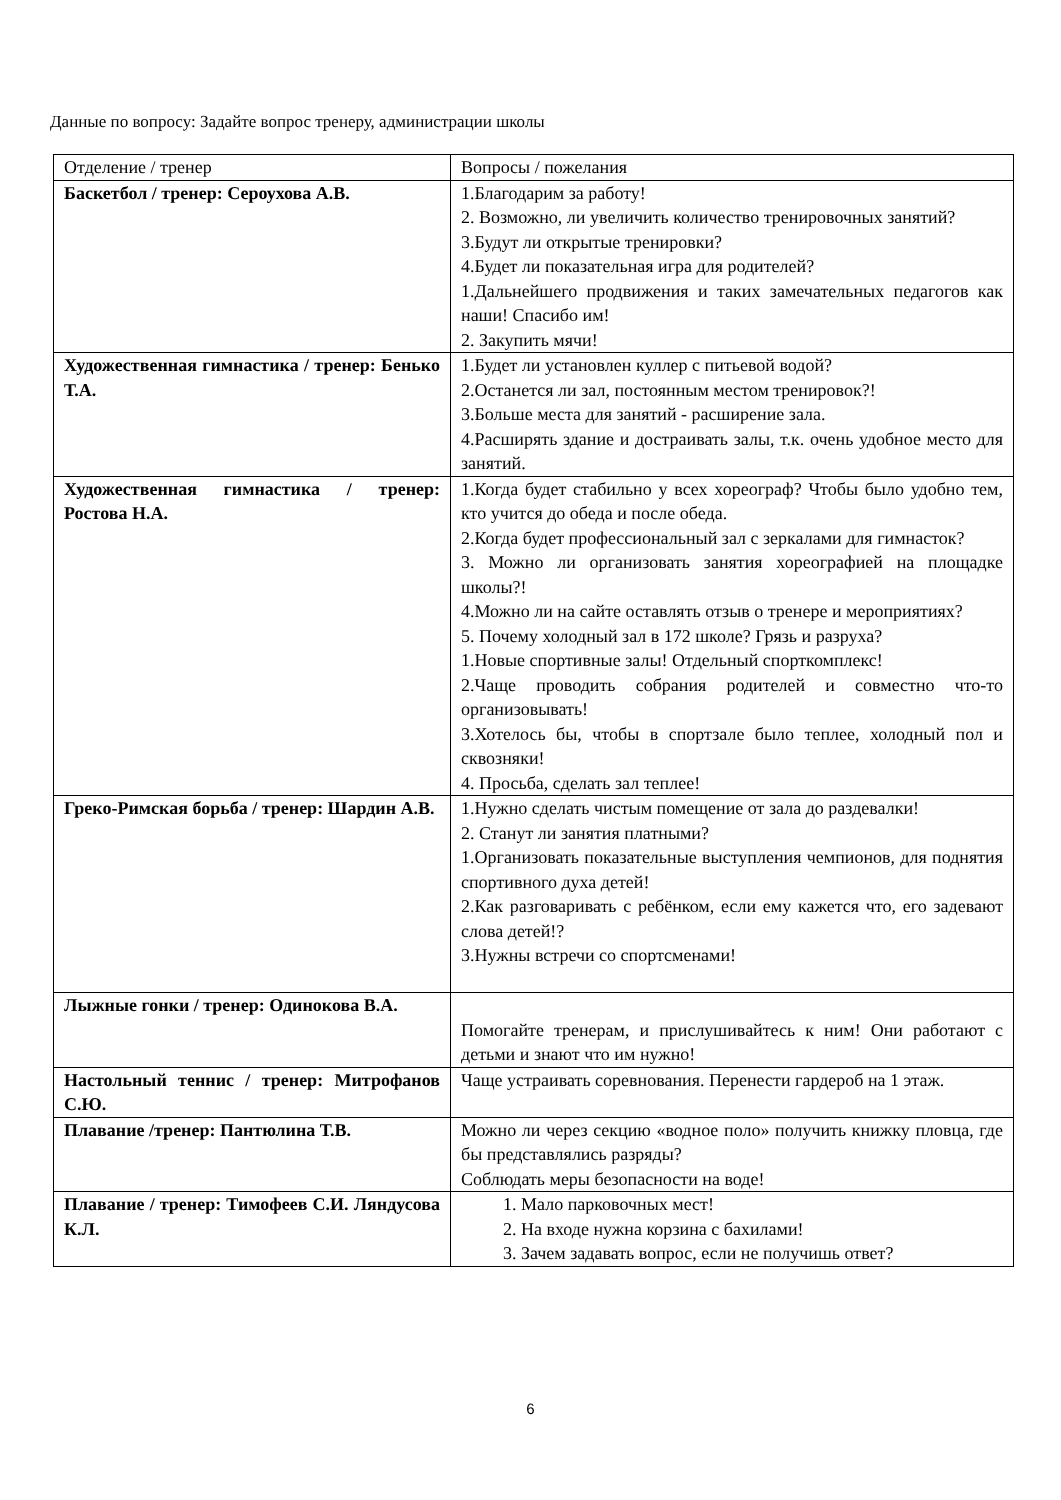Данные по вопросу: Задайте вопрос тренеру, администрации школы
| Отделение / тренер | Вопросы / пожелания |
| Баскетбол / тренер: Сероухова А.В. | 1.Благодарим за работу! 2. Возможно, ли увеличить количество тренировочных занятий? 3.Будут ли открытые тренировки? 4.Будет ли показательная игра для родителей? 1.Дальнейшего продвижения и таких замечательных педагогов как наши! Спасибо им! 2. Закупить мячи! |
| Художественная гимнастика / тренер: Бенько Т.А. | 1.Будет ли установлен куллер с питьевой водой? 2.Останется ли зал, постоянным местом тренировок?! 3.Больше места для занятий - расширение зала. 4.Расширять здание и достраивать залы, т.к. очень удобное место для занятий. |
| Художественная гимнастика / тренер: Ростова Н.А. | 1.Когда будет стабильно у всех хореограф? Чтобы было удобно тем, кто учится до обеда и после обеда. 2.Когда будет профессиональный зал с зеркалами для гимнасток? 3. Можно ли организовать занятия хореографией на площадке школы?! 4.Можно ли на сайте оставлять отзыв о тренере и мероприятиях? 5. Почему холодный зал в 172 школе? Грязь и разруха? 1.Новые спортивные залы! Отдельный спорткомплекс! 2.Чаще проводить собрания родителей и совместно что-то организовывать! 3.Хотелось бы, чтобы в спортзале было теплее, холодный пол и сквозняки! 4. Просьба, сделать зал теплее! |
| Греко-Римская борьба / тренер: Шардин А.В. | 1.Нужно сделать чистым помещение от зала до раздевалки! 2. Станут ли занятия платными? 1.Организовать показательные выступления чемпионов, для поднятия спортивного духа детей! 2.Как разговаривать с ребёнком, если ему кажется что, его задевают слова детей!? 3.Нужны встречи со спортсменами! |
| Лыжные гонки / тренер: Одинокова В.А. | Помогайте тренерам, и прислушивайтесь к ним! Они работают с детьми и знают что им нужно! |
| Настольный теннис / тренер: Митрофанов С.Ю. | Чаще устраивать соревнования. Перенести гардероб на 1 этаж. |
| Плавание /тренер: Пантюлина Т.В. | Можно ли через секцию «водное поло» получить книжку пловца, где бы представлялись разряды? Соблюдать меры безопасности на воде! |
| Плавание / тренер: Тимофеев С.И. Ляндусова К.Л. | 1. Мало парковочных мест! 2. На входе нужна корзина с бахилами! 3. Зачем задавать вопрос, если не получишь ответ? |
6